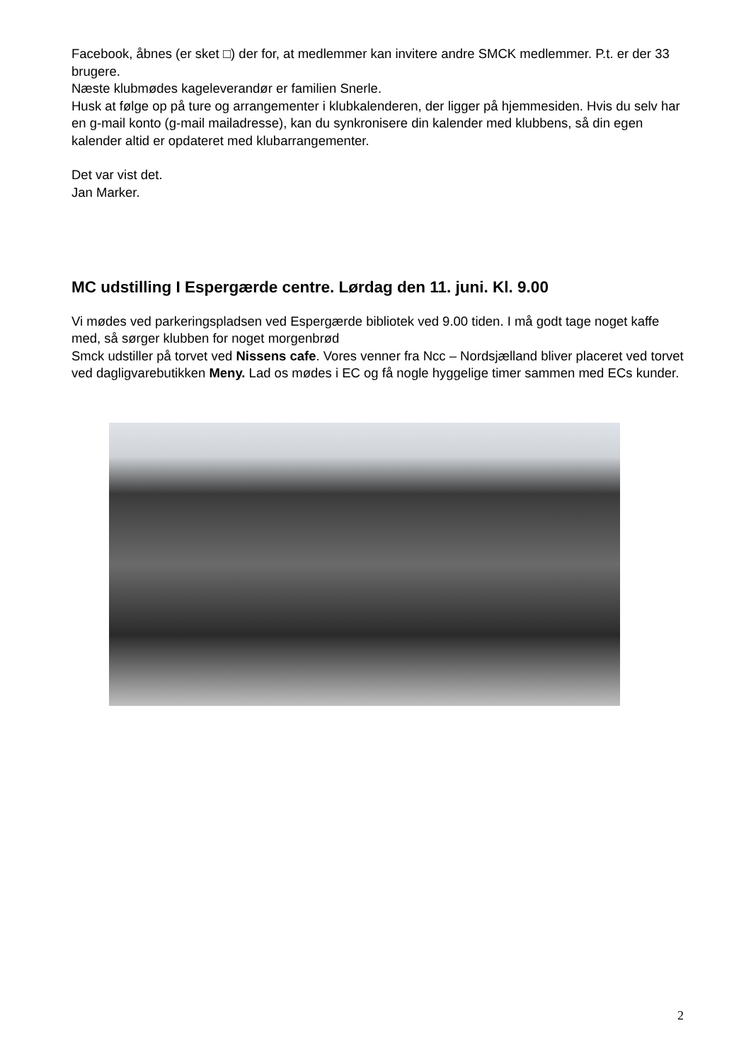Facebook, åbnes (er sket □) der for, at medlemmer kan invitere andre SMCK medlemmer. P.t. er der 33 brugere.
Næste klubmødes kageleverandør er familien Snerle.
Husk at følge op på ture og arrangementer i klubkalenderen, der ligger på hjemmesiden. Hvis du selv har en g-mail konto (g-mail mailadresse), kan du synkronisere din kalender med klubbens, så din egen kalender altid er opdateret med klubarrangementer.
Det var vist det.
Jan Marker.
MC udstilling I Espergærde centre. Lørdag den 11. juni. Kl. 9.00
Vi mødes ved parkeringspladsen ved Espergærde bibliotek ved 9.00 tiden. I må godt tage noget kaffe med, så sørger klubben for noget morgenbrød
Smck udstiller på torvet ved Nissens cafe. Vores venner fra Ncc – Nordsjælland bliver placeret ved torvet ved dagligvarebutikken Meny. Lad os mødes i EC og få nogle hyggelige timer sammen med ECs kunder.
2